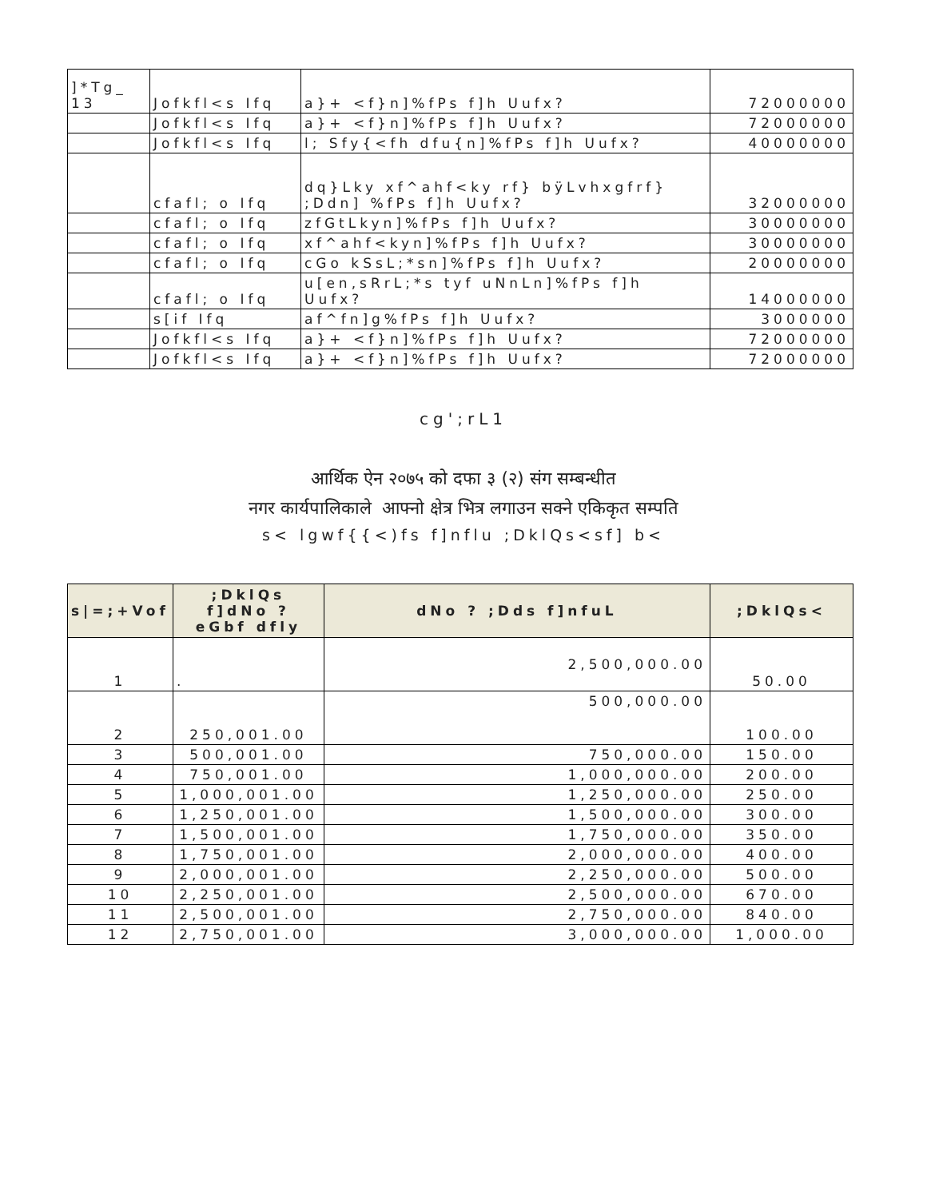| ]*Tg_ 13 | Jofkfl<s Ifq | a}+ <f}n]%fPs f]h Uufx? | 72000000 |
| | Jofkfl<s Ifq | a}+ <f}n]%fPs f]h Uufx? | 72000000 |
| | Jofkfl<s Ifq | l; Sfy{<fh dfu{n]%fPs f]h Uufx? | 40000000 |
| | cfafl; o Ifq | dq}Lky xf^ahf<ky rf} bÿLvhxgfrf} ;Ddn] %fPs f]h Uufx? | 32000000 |
| | cfafl; o Ifq | zfGtLkyn]%fPs f]h Uufx? | 30000000 |
| | cfafl; o Ifq | xf^ahf<kyn]%fPs f]h Uufx? | 30000000 |
| | cfafl; o Ifq | cGo kSsL;*sn]%fPs f]h Uufx? | 20000000 |
| | cfafl; o Ifq | u[en,sRrL;*s tyf uNnLn]%fPs f]h Uufx? | 14000000 |
| | s[if Ifq | af^fn]g%fPs f]h Uufx? | 3000000 |
| | Jofkfl<s Ifq | a}+ <f}n]%fPs f]h Uufx? | 72000000 |
| | Jofkfl<s Ifq | a}+ <f}n]%fPs f]h Uufx? | 72000000 |
cg';rL1
आर्थिक ऐन २०७५ को दफा ३ (२) संग सम्बन्धीत
नगर कार्यपालिकाले आफ्नो क्षेत्र भित्र लगाउन सक्ने एकिकृत सम्पति
s< lgwf{{<)fs f]nflu ;DklQs<sf] b<
| s/=;+Vof | ;DklQs f]dNo ? eGbf dfly | dNo ? ;Dds f]nfuL | ;DklQs< |
| --- | --- | --- | --- |
| 1 | . | 2,500,000.00 | 50.00 |
| 2 | 250,001.00 | 500,000.00 | 100.00 |
| 3 | 500,001.00 | 750,000.00 | 150.00 |
| 4 | 750,001.00 | 1,000,000.00 | 200.00 |
| 5 | 1,000,001.00 | 1,250,000.00 | 250.00 |
| 6 | 1,250,001.00 | 1,500,000.00 | 300.00 |
| 7 | 1,500,001.00 | 1,750,000.00 | 350.00 |
| 8 | 1,750,001.00 | 2,000,000.00 | 400.00 |
| 9 | 2,000,001.00 | 2,250,000.00 | 500.00 |
| 10 | 2,250,001.00 | 2,500,000.00 | 670.00 |
| 11 | 2,500,001.00 | 2,750,000.00 | 840.00 |
| 12 | 2,750,001.00 | 3,000,000.00 | 1,000.00 |